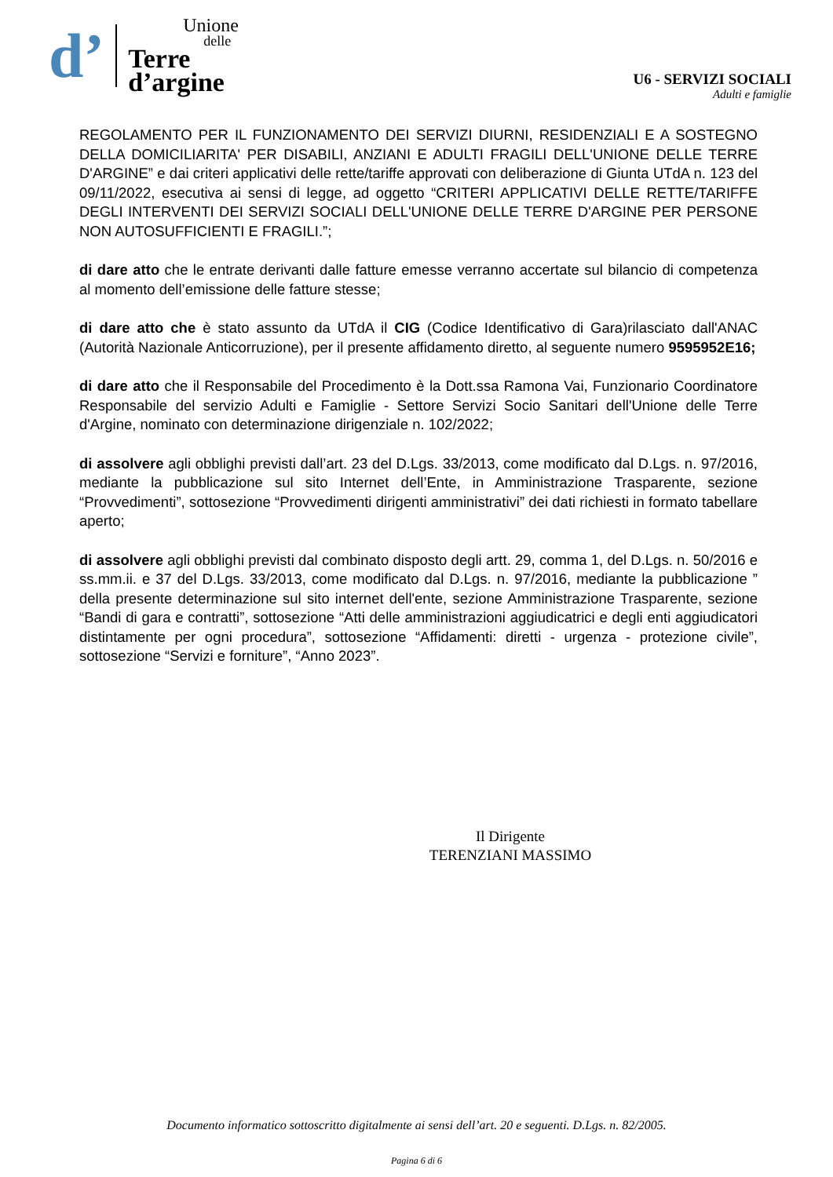d’
Unione
delle
Terre
d’argine
U6 - SERVIZI SOCIALI
Adulti e famiglie
REGOLAMENTO PER IL FUNZIONAMENTO DEI SERVIZI DIURNI, RESIDENZIALI E A SOSTEGNO DELLA DOMICILIARITA' PER DISABILI, ANZIANI E ADULTI FRAGILI DELL'UNIONE DELLE TERRE D'ARGINE” e dai criteri applicativi delle rette/tariffe approvati con deliberazione di Giunta UTdA n. 123 del 09/11/2022, esecutiva ai sensi di legge, ad oggetto “CRITERI APPLICATIVI DELLE RETTE/TARIFFE DEGLI INTERVENTI DEI SERVIZI SOCIALI DELL'UNIONE DELLE TERRE D'ARGINE PER PERSONE NON AUTOSUFFICIENTI E FRAGILI.”;
di dare atto che le entrate derivanti dalle fatture emesse verranno accertate sul bilancio di competenza al momento dell’emissione delle fatture stesse;
di dare atto che è stato assunto da UTdA il CIG (Codice Identificativo di Gara)rilasciato dall'ANAC (Autorità Nazionale Anticorruzione), per il presente affidamento diretto, al seguente numero 9595952E16;
di dare atto che il Responsabile del Procedimento è la Dott.ssa Ramona Vai, Funzionario Coordinatore Responsabile del servizio Adulti e Famiglie - Settore Servizi Socio Sanitari dell'Unione delle Terre d'Argine, nominato con determinazione dirigenziale n. 102/2022;
di assolvere agli obblighi previsti dall’art. 23 del D.Lgs. 33/2013, come modificato dal D.Lgs. n. 97/2016, mediante la pubblicazione sul sito Internet dell’Ente, in Amministrazione Trasparente, sezione “Provvedimenti”, sottosezione “Provvedimenti dirigenti amministrativi” dei dati richiesti in formato tabellare aperto;
di assolvere agli obblighi previsti dal combinato disposto degli artt. 29, comma 1, del D.Lgs. n. 50/2016 e ss.mm.ii. e 37 del D.Lgs. 33/2013, come modificato dal D.Lgs. n. 97/2016, mediante la pubblicazione ” della presente determinazione sul sito internet dell'ente, sezione Amministrazione Trasparente, sezione “Bandi di gara e contratti”, sottosezione “Atti delle amministrazioni aggiudicatrici e degli enti aggiudicatori distintamente per ogni procedura”, sottosezione “Affidamenti: diretti - urgenza - protezione civile”, sottosezione “Servizi e forniture”, “Anno 2023”.
Il Dirigente
TERENZIANI MASSIMO
Documento informatico sottoscritto digitalmente ai sensi dell’art. 20 e seguenti. D.Lgs. n. 82/2005.
Pagina 6 di 6